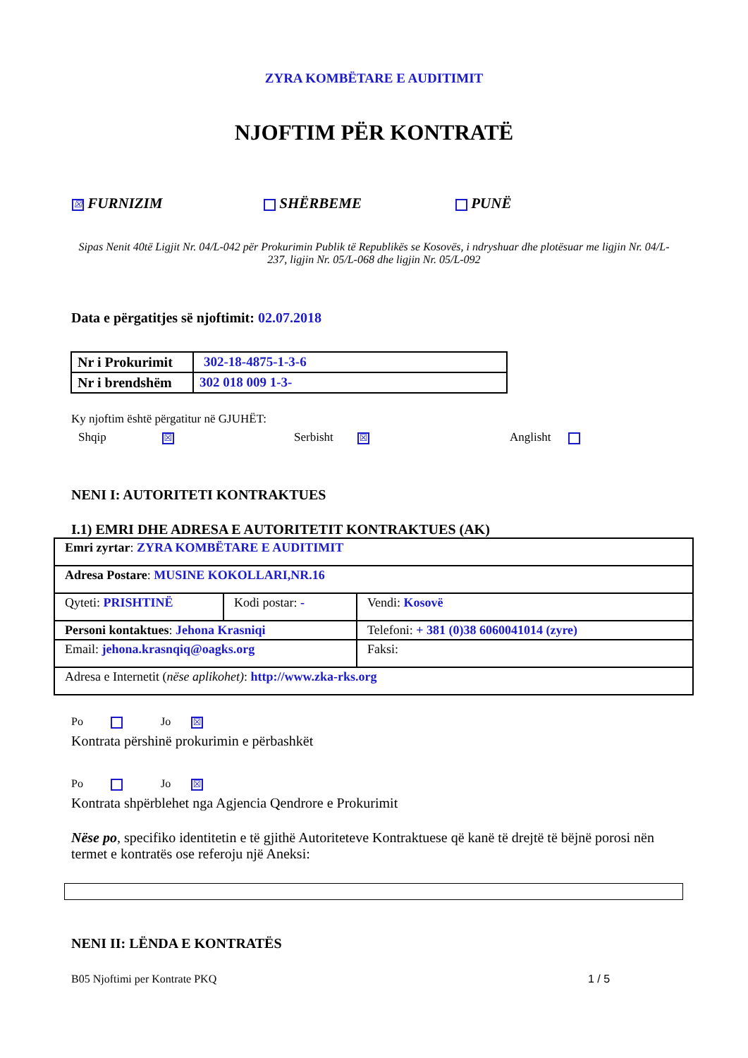ZYRA KOMBËTARE E AUDITIMIT
NJOFTIM PËR KONTRATË
☒ FURNIZIM SHËRBEME PUNË
Sipas Nenit 40të Ligjit Nr. 04/L-042 për Prokurimin Publik të Republikës se Kosovës, i ndryshuar dhe plotësuar me ligjin Nr. 04/L-237, ligjin Nr. 05/L-068 dhe ligjin Nr. 05/L-092
Data e përgatitjes së njoftimit: 02.07.2018
| Nr i Prokurimit | 302-18-4875-1-3-6 |
| Nr i brendshëm | 302 018 009 1-3- |
Ky njoftim është përgatitur në GJUHËT:
Shqip ☒
Serbisht ☒
Anglisht
NENI I: AUTORITETI KONTRAKTUES
I.1) EMRI DHE ADRESA E AUTORITETIT KONTRAKTUES (AK)
| Emri zyrtar : ZYRA KOMBËTARE E AUDITIMIT | | | |
| Adresa Postare : MUSINE KOKOLLARI,NR.16 | | | |
| Qyteti: PRISHTINË | Kodi postar: - | | Vendi: Kosovë |
| Personi kontaktues : Jehona Krasniqi | | Telefoni: + 381 (0)38 6060041014 (zyre) | |
| Email: jehona.krasnqiq@oagks.org | | Faksi: | |
| Adresa e Internetit ( nëse aplikohet) : http://www.zka-rks.org | | | |
Po Jo ☒
Kontrata përshinë prokurimin e përbashkët
Po Jo ☒
Kontrata shpërblehet nga Agjencia Qendrore e Prokurimit
Nëse po, specifiko identitetin e të gjithë Autoriteteve Kontraktuese që kanë të drejtë të bëjnë porosi nën termet e kontratës ose referoju një Aneksi:
NENI II: LËNDA E KONTRATËS
B05 Njoftimi per Kontrate PKQ 1 / 5